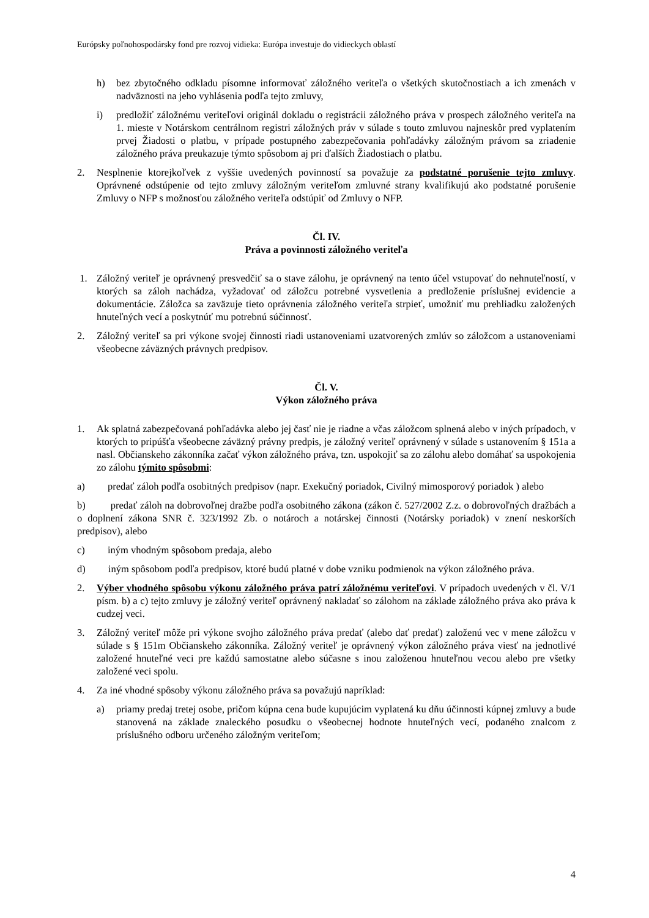Európsky poľnohospodársky fond pre rozvoj vidieka: Európa investuje do vidieckych oblastí
h) bez zbytočného odkladu písomne informovať záložného veriteľa o všetkých skutočnostiach a ich zmenách v nadväznosti na jeho vyhlásenia podľa tejto zmluvy,
i) predložiť záložnému veriteľovi originál dokladu o registrácii záložného práva v prospech záložného veriteľa na 1. mieste v Notárskom centrálnom registri záložných práv v súlade s touto zmluvou najneskôr pred vyplatením prvej Žiadosti o platbu, v prípade postupného zabezpečovania pohľadávky záložným právom sa zriadenie záložného práva preukazuje týmto spôsobom aj pri ďalších Žiadostiach o platbu.
2. Nesplnenie ktorejkoľvek z vyššie uvedených povinností sa považuje za podstatné porušenie tejto zmluvy. Oprávnené odstúpenie od tejto zmluvy záložným veriteľom zmluvné strany kvalifikujú ako podstatné porušenie Zmluvy o NFP s možnosťou záložného veriteľa odstúpiť od Zmluvy o NFP.
Čl. IV.
Práva a povinnosti záložného veriteľa
1. Záložný veriteľ je oprávnený presvedčiť sa o stave zálohu, je oprávnený na tento účel vstupovať do nehnuteľností, v ktorých sa záloh nachádza, vyžadovať od záložcu potrebné vysvetlenia a predloženie príslušnej evidencie a dokumentácie. Záložca sa zaväzuje tieto oprávnenia záložného veriteľa strpieť, umožniť mu prehliadku založených hnuteľných vecí a poskytnúť mu potrebnú súčinnosť.
2. Záložný veriteľ sa pri výkone svojej činnosti riadi ustanoveniami uzatvorených zmlúv so záložcom a ustanoveniami všeobecne záväzných právnych predpisov.
Čl. V.
Výkon záložného práva
1. Ak splatná zabezpečovaná pohľadávka alebo jej časť nie je riadne a včas záložcom splnená alebo v iných prípadoch, v ktorých to pripúšťa všeobecne záväzný právny predpis, je záložný veriteľ oprávnený v súlade s ustanovením § 151a a nasl. Občianskeho zákonníka začať výkon záložného práva, tzn. uspokojiť sa zo zálohu alebo domáhať sa uspokojenia zo zálohu týmito spôsobmi:
a) predať záloh podľa osobitných predpisov (napr. Exekučný poriadok, Civilný mimosporový poriadok ) alebo
b) predať záloh na dobrovoľnej dražbe podľa osobitného zákona (zákon č. 527/2002 Z.z. o dobrovoľných dražbách a o doplnení zákona SNR č. 323/1992 Zb. o notároch a notárskej činnosti (Notársky poriadok) v znení neskorších predpisov), alebo
c) iným vhodným spôsobom predaja, alebo
d) iným spôsobom podľa predpisov, ktoré budú platné v dobe vzniku podmienok na výkon záložného práva.
2. Výber vhodného spôsobu výkonu záložného práva patrí záložnému veriteľovi. V prípadoch uvedených v čl. V/1 písm. b) a c) tejto zmluvy je záložný veriteľ oprávnený nakladať so zálohom na základe záložného práva ako práva k cudzej veci.
3. Záložný veriteľ môže pri výkone svojho záložného práva predať (alebo dať predať) založenú vec v mene záložcu v súlade s § 151m Občianskeho zákonníka. Záložný veriteľ je oprávnený výkon záložného práva viesť na jednotlivé založené hnuteľné veci pre každú samostatne alebo súčasne s inou založenou hnuteľnou vecou alebo pre všetky založené veci spolu.
4. Za iné vhodné spôsoby výkonu záložného práva sa považujú napríklad:
a) priamy predaj tretej osobe, pričom kúpna cena bude kupujúcim vyplatená ku dňu účinnosti kúpnej zmluvy a bude stanovená na základe znaleckého posudku o všeobecnej hodnote hnuteľných vecí, podaného znalcom z príslušného odboru určeného záložným veriteľom;
4